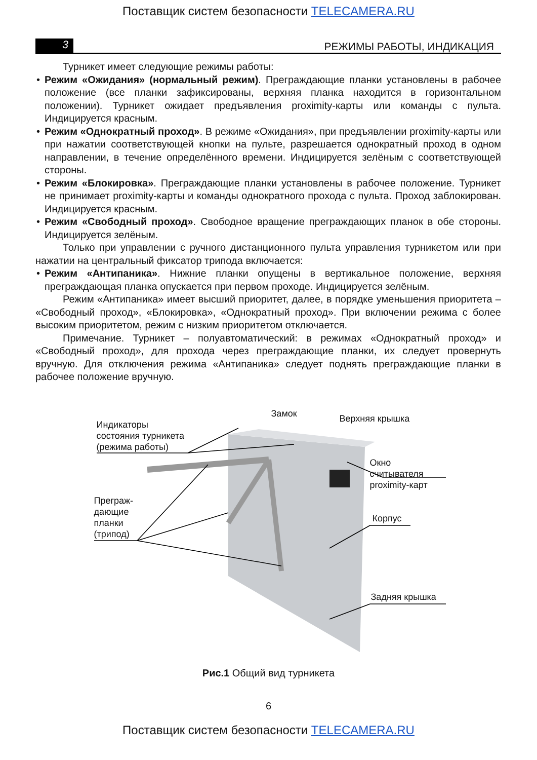Поставщик систем безопасности TELECAMERA.RU
3
РЕЖИМЫ РАБОТЫ, ИНДИКАЦИЯ
Турникет имеет следующие режимы работы:
• Режим «Ожидания» (нормальный режим). Преграждающие планки установлены в рабочее положение (все планки зафиксированы, верхняя планка находится в горизонтальном положении). Турникет ожидает предъявления proximity-карты или команды с пульта. Индицируется красным.
• Режим «Однократный проход». В режиме «Ожидания», при предъявлении proximity-карты или при нажатии соответствующей кнопки на пульте, разрешается однократный проход в одном направлении, в течение определённого времени. Индицируется зелёным с соответствующей стороны.
• Режим «Блокировка». Преграждающие планки установлены в рабочее положение. Турникет не принимает proximity-карты и команды однократного прохода с пульта. Проход заблокирован. Индицируется красным.
• Режим «Свободный проход». Свободное вращение преграждающих планок в обе стороны. Индицируется зелёным.
Только при управлении с ручного дистанционного пульта управления турникетом или при нажатии на центральный фиксатор трипода включается:
• Режим «Антипаника». Нижние планки опущены в вертикальное положение, верхняя преграждающая планка опускается при первом проходе. Индицируется зелёным.
Режим «Антипаника» имеет высший приоритет, далее, в порядке уменьшения приоритета – «Свободный проход», «Блокировка», «Однократный проход». При включении режима с более высоким приоритетом, режим с низким приоритетом отключается.
Примечание. Турникет – полуавтоматический: в режимах «Однократный проход» и «Свободный проход», для прохода через преграждающие планки, их следует провернуть вручную. Для отключения режима «Антипаника» следует поднять преграждающие планки в рабочее положение вручную.
Индикаторы
состояния турникета
(режима работы)
Замок Верхняя крышка
Окно считывателя
proximity-карт
Преграж-
дающие
планки
(трипод)
Корпус
Задняя крышка
Рис.1 Общий вид турникета
6
Поставщик систем безопасности TELECAMERA.RU